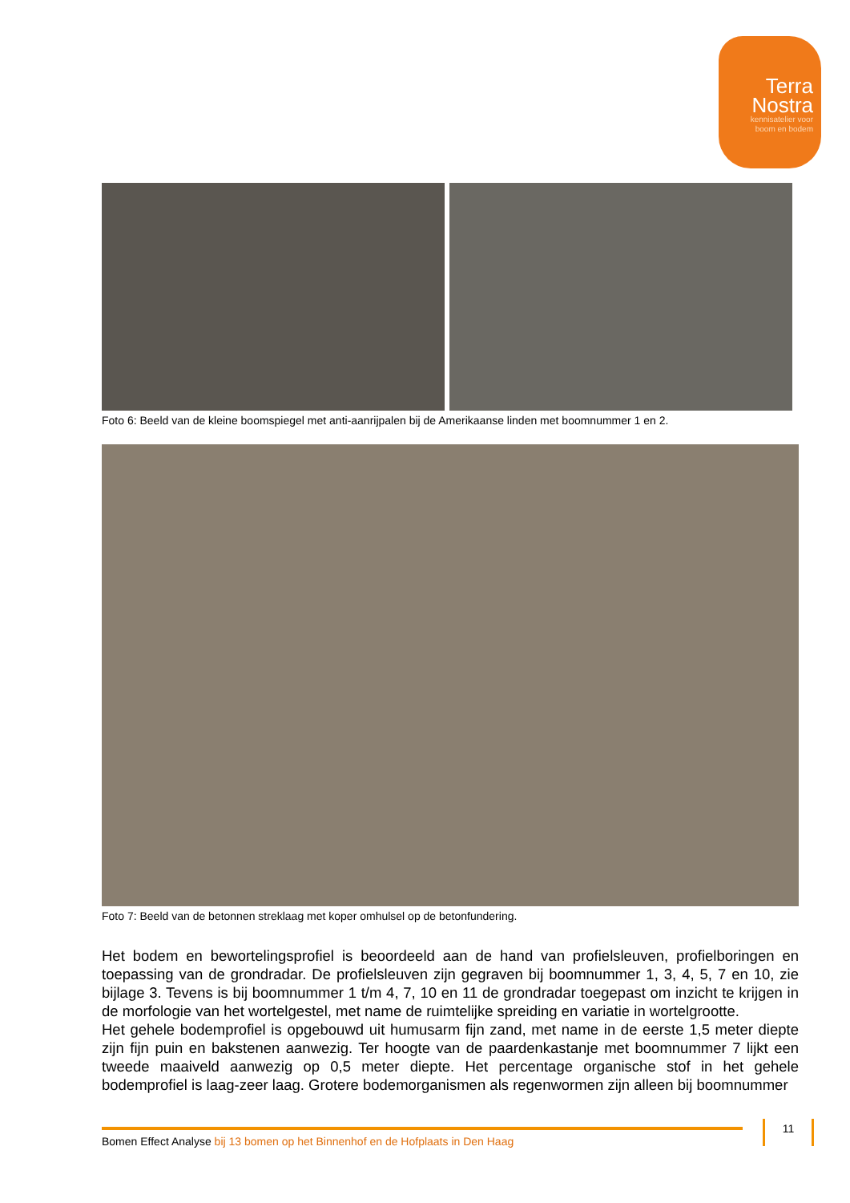Terra
Nostra
kennisatelier voor
boom en bodem
Foto 6: Beeld van de kleine boomspiegel met anti-aanrijpalen bij de Amerikaanse linden met boomnummer 1 en 2.
Foto 7: Beeld van de betonnen streklaag met koper omhulsel op de betonfundering.
Het bodem en bewortelingsprofiel is beoordeeld aan de hand van profielsleuven, profielboringen en toepassing van de grondradar. De profielsleuven zijn gegraven bij boomnummer 1, 3, 4, 5, 7 en 10, zie bijlage 3. Tevens is bij boomnummer 1 t/m 4, 7, 10 en 11 de grondradar toegepast om inzicht te krijgen in de morfologie van het wortelgestel, met name de ruimtelijke spreiding en variatie in wortelgrootte.
Het gehele bodemprofiel is opgebouwd uit humusarm fijn zand, met name in de eerste 1,5 meter diepte zijn fijn puin en bakstenen aanwezig. Ter hoogte van de paardenkastanje met boomnummer 7 lijkt een tweede maaiveld aanwezig op 0,5 meter diepte. Het percentage organische stof in het gehele bodemprofiel is laag-zeer laag. Grotere bodemorganismen als regenwormen zijn alleen bij boomnummer
Bomen Effect Analyse bij 13 bomen op het Binnenhof en de Hofplaats in Den Haag
11